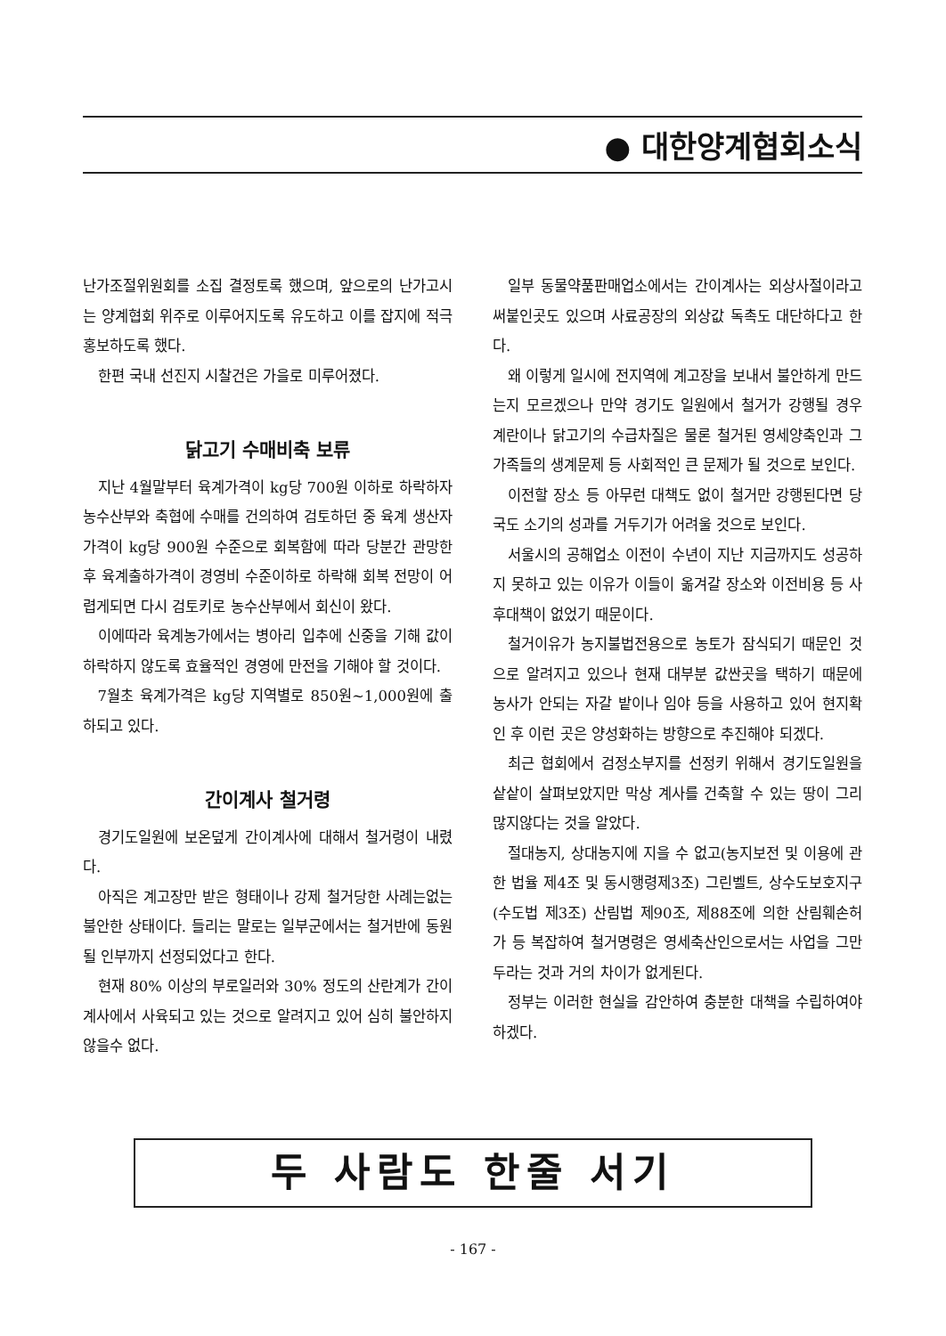● 대한양계협회소식
난가조절위원회를 소집 결정토록 했으며, 앞으로의 난가고시는 양계협회 위주로 이루어지도록 유도하고 이를 잡지에 적극 홍보하도록 했다.
한편 국내 선진지 시찰건은 가을로 미루어졌다.
닭고기 수매비축 보류
지난 4월말부터 육계가격이 kg당 700원 이하로 하락하자 농수산부와 축협에 수매를 건의하여 검토하던 중 육계 생산자 가격이 kg당 900원 수준으로 회복함에 따라 당분간 관망한 후 육계출하가격이 경영비 수준이하로 하락해 회복 전망이 어렵게되면 다시 검토키로 농수산부에서 회신이 왔다.
이에따라 육계농가에서는 병아리 입추에 신중을 기해 값이 하락하지 않도록 효율적인 경영에 만전을 기해야 할 것이다.
7월초 육계가격은 kg당 지역별로 850원~1,000원에 출하되고 있다.
간이계사 철거령
경기도일원에 보온덮게 간이계사에 대해서 철거령이 내렸다.
아직은 계고장만 받은 형태이나 강제 철거당한 사례는없는 불안한 상태이다. 들리는 말로는 일부군에서는 철거반에 동원될 인부까지 선정되었다고 한다.
현재 80% 이상의 부로일러와 30% 정도의 산란계가 간이계사에서 사육되고 있는 것으로 알려지고 있어 심히 불안하지 않을수 없다.
일부 동물약품판매업소에서는 간이계사는 외상사절이라고 써붙인곳도 있으며 사료공장의 외상값 독촉도 대단하다고 한다.
왜 이렇게 일시에 전지역에 계고장을 보내서 불안하게 만드는지 모르겠으나 만약 경기도 일원에서 철거가 강행될 경우 계란이나 닭고기의 수급차질은 물론 철거된 영세양축인과 그 가족들의 생계문제 등 사회적인 큰 문제가 될 것으로 보인다.
이전할 장소 등 아무런 대책도 없이 철거만 강행된다면 당국도 소기의 성과를 거두기가 어려울 것으로 보인다.
서울시의 공해업소 이전이 수년이 지난 지금까지도 성공하지 못하고 있는 이유가 이들이 옮겨갈 장소와 이전비용 등 사후대책이 없었기 때문이다.
철거이유가 농지불법전용으로 농토가 잠식되기 때문인 것으로 알려지고 있으나 현재 대부분 값싼곳을 택하기 때문에 농사가 안되는 자갈 밭이나 임야 등을 사용하고 있어 현지확인 후 이런 곳은 양성화하는 방향으로 추진해야 되겠다.
최근 협회에서 검정소부지를 선정키 위해서 경기도일원을 샅샅이 살펴보았지만 막상 계사를 건축할 수 있는 땅이 그리 많지않다는 것을 알았다.
절대농지, 상대농지에 지을 수 없고(농지보전 및 이용에 관한 법율 제4조 및 동시행령제3조) 그린벨트, 상수도보호지구(수도법 제3조) 산림법 제90조, 제88조에 의한 산림훼손허가 등 복잡하여 철거명령은 영세축산인으로서는 사업을 그만두라는 것과 거의 차이가 없게된다.
정부는 이러한 현실을 감안하여 충분한 대책을 수립하여야 하겠다.
두 사람도 한줄 서기
- 167 -